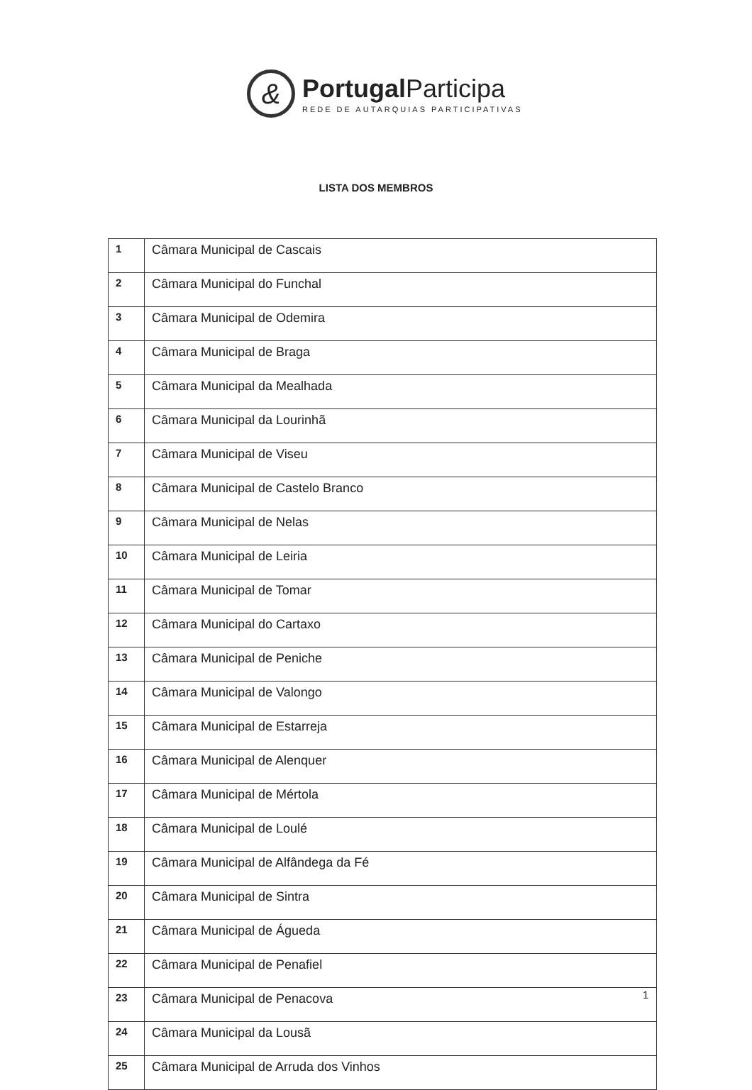&
Portugal Participa
REDE DE AUTARQUIAS PARTICIPATIVAS
LISTA DOS MEMBROS
| 1 | Câmara Municipal de Cascais |
| 2 | Câmara Municipal do Funchal |
| 3 | Câmara Municipal de Odemira |
| 4 | Câmara Municipal de Braga |
| 5 | Câmara Municipal da Mealhada |
| 6 | Câmara Municipal da Lourinhã |
| 7 | Câmara Municipal de Viseu |
| 8 | Câmara Municipal de Castelo Branco |
| 9 | Câmara Municipal de Nelas |
| 10 | Câmara Municipal de Leiria |
| 11 | Câmara Municipal de Tomar |
| 12 | Câmara Municipal do Cartaxo |
| 13 | Câmara Municipal de Peniche |
| 14 | Câmara Municipal de Valongo |
| 15 | Câmara Municipal de Estarreja |
| 16 | Câmara Municipal de Alenquer |
| 17 | Câmara Municipal de Mértola |
| 18 | Câmara Municipal de Loulé |
| 19 | Câmara Municipal de Alfândega da Fé |
| 20 | Câmara Municipal de Sintra |
| 21 | Câmara Municipal de Águeda |
| 22 | Câmara Municipal de Penafiel |
| 23 | Câmara Municipal de Penacova |
| 24 | Câmara Municipal da Lousã |
| 25 | Câmara Municipal de Arruda dos Vinhos |
1